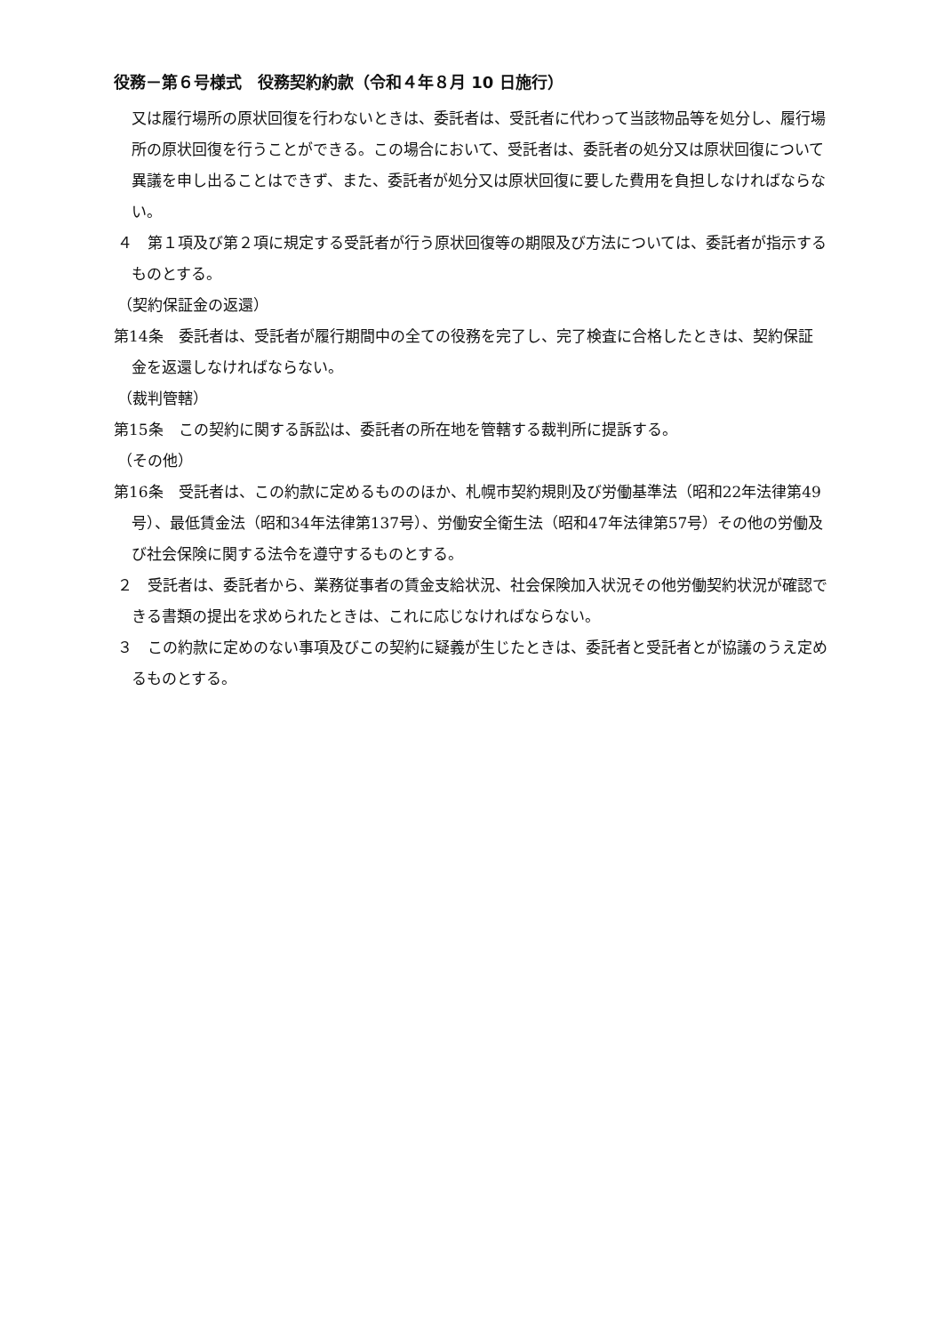役務－第６号様式　役務契約約款（令和４年８月 10 日施行）
又は履行場所の原状回復を行わないときは、委託者は、受託者に代わって当該物品等を処分し、履行場所の原状回復を行うことができる。この場合において、受託者は、委託者の処分又は原状回復について異議を申し出ることはできず、また、委託者が処分又は原状回復に要した費用を負担しなければならない。
４　第１項及び第２項に規定する受託者が行う原状回復等の期限及び方法については、委託者が指示するものとする。
（契約保証金の返還）
第14条　委託者は、受託者が履行期間中の全ての役務を完了し、完了検査に合格したときは、契約保証金を返還しなければならない。
（裁判管轄）
第15条　この契約に関する訴訟は、委託者の所在地を管轄する裁判所に提訴する。
（その他）
第16条　受託者は、この約款に定めるもののほか、札幌市契約規則及び労働基準法（昭和22年法律第49号）、最低賃金法（昭和34年法律第137号）、労働安全衛生法（昭和47年法律第57号）その他の労働及び社会保険に関する法令を遵守するものとする。
２　受託者は、委託者から、業務従事者の賃金支給状況、社会保険加入状況その他労働契約状況が確認できる書類の提出を求められたときは、これに応じなければならない。
３　この約款に定めのない事項及びこの契約に疑義が生じたときは、委託者と受託者とが協議のうえ定めるものとする。